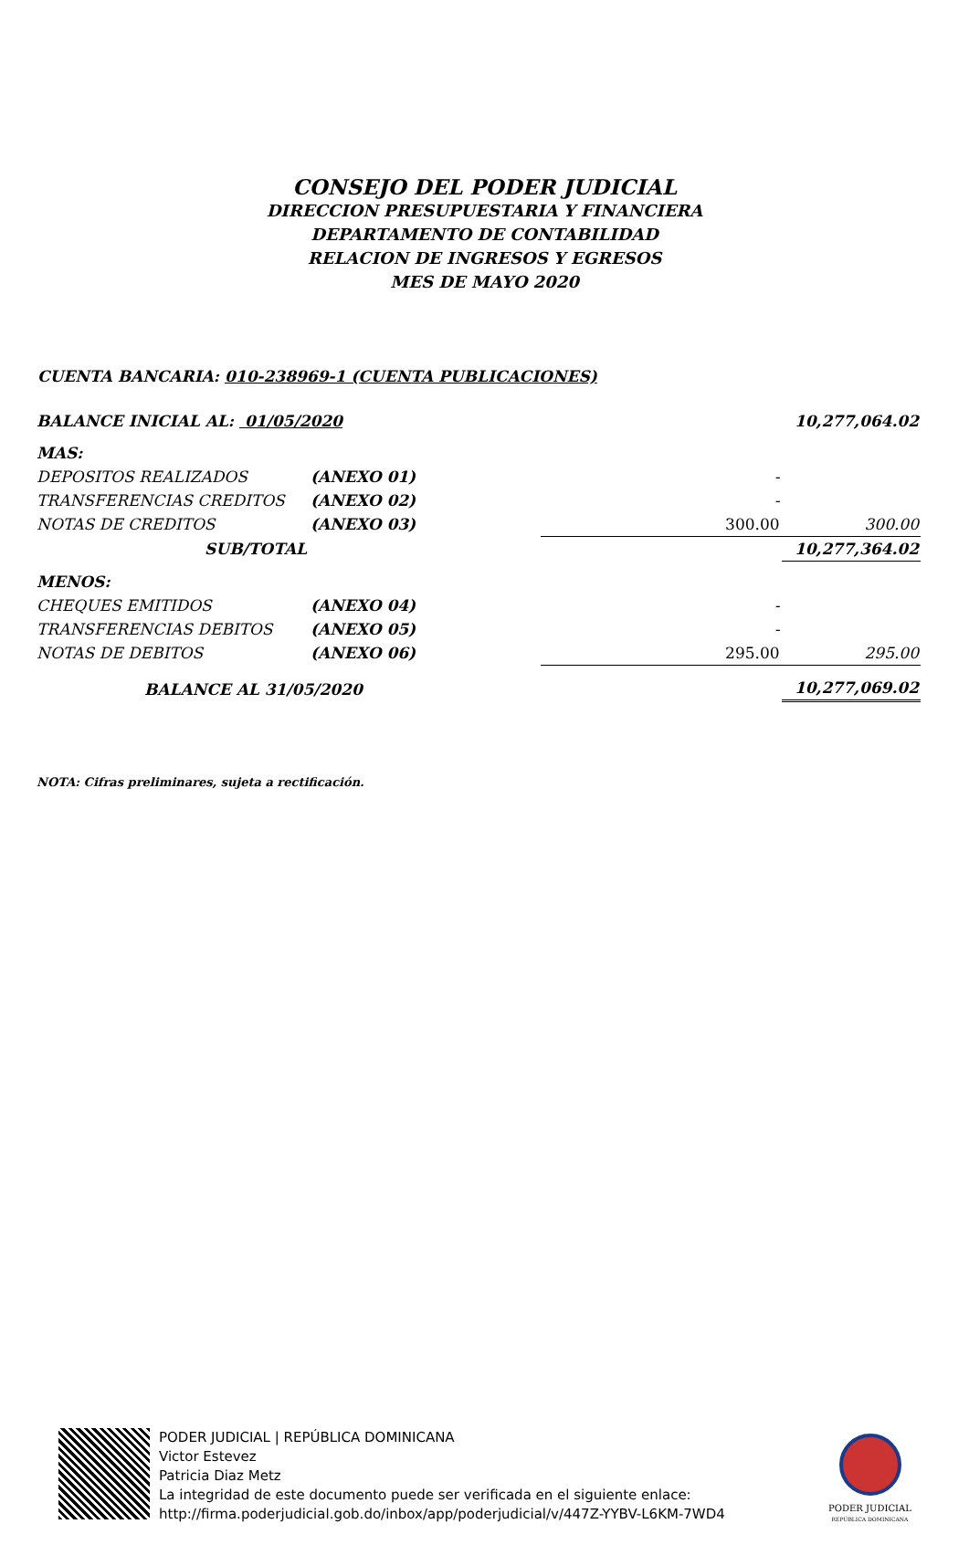CONSEJO DEL PODER JUDICIAL
DIRECCION PRESUPUESTARIA Y FINANCIERA
DEPARTAMENTO DE CONTABILIDAD
RELACION DE INGRESOS Y EGRESOS
MES DE MAYO 2020
CUENTA BANCARIA: 010-238969-1 (CUENTA PUBLICACIONES)
| BALANCE INICIAL AL: 01/05/2020 | | | | 10,277,064.02 |
| MAS: | | | | |
| DEPOSITOS REALIZADOS | (ANEXO 01) | | - | |
| TRANSFERENCIAS CREDITOS | (ANEXO 02) | | - | |
| NOTAS DE CREDITOS | (ANEXO 03) | | 300.00 | 300.00 |
| SUB/TOTAL | | | | 10,277,364.02 |
| MENOS: | | | | |
| CHEQUES EMITIDOS | (ANEXO 04) | | - | |
| TRANSFERENCIAS DEBITOS | (ANEXO 05) | | - | |
| NOTAS DE DEBITOS | (ANEXO 06) | | 295.00 | 295.00 |
| BALANCE AL 31/05/2020 | | | | 10,277,069.02 |
NOTA: Cifras preliminares, sujeta a rectificación.
PODER JUDICIAL | REPÚBLICA DOMINICANA
Victor Estevez
Patricia Diaz Metz
La integridad de este documento puede ser verificada en el siguiente enlace:
http://firma.poderjudicial.gob.do/inbox/app/poderjudicial/v/447Z-YYBV-L6KM-7WD4
PODER JUDICIAL
REPÚBLICA DOMINICANA